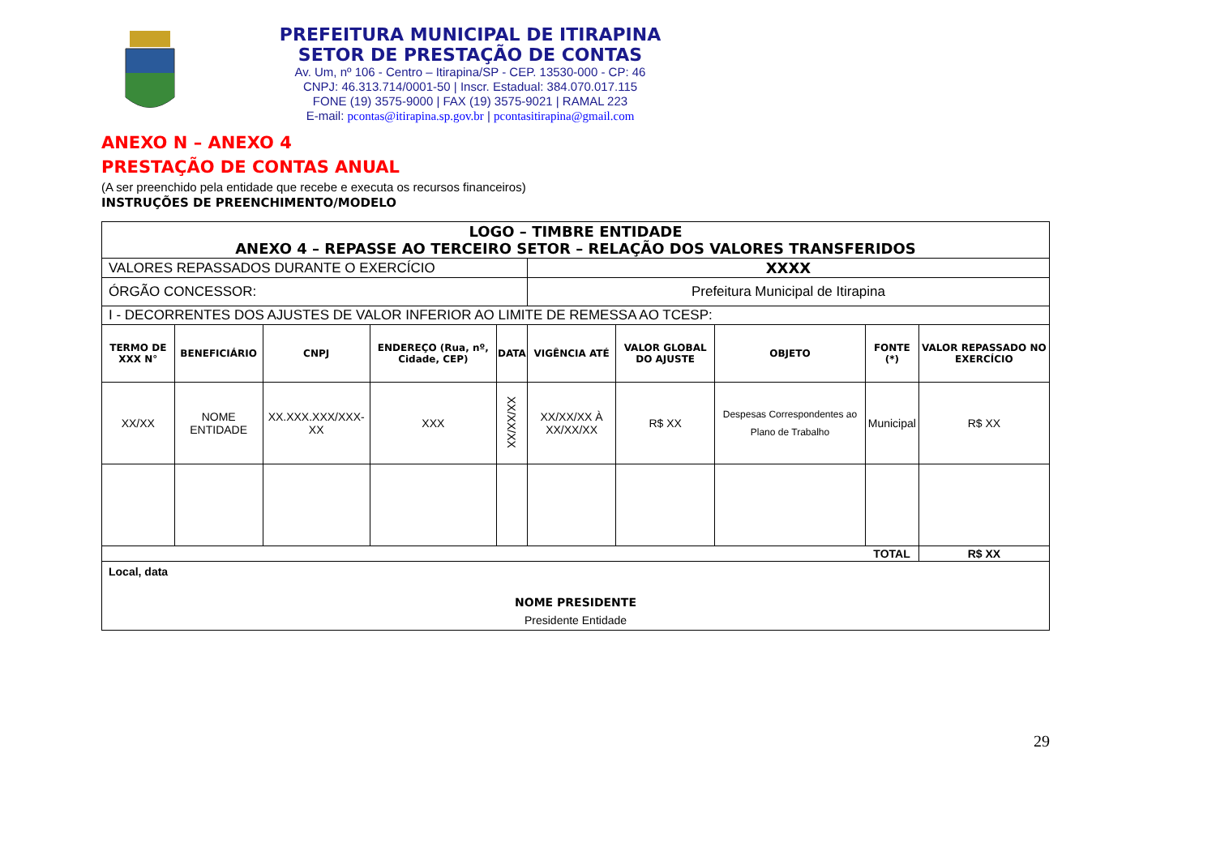PREFEITURA MUNICIPAL DE ITIRAPINA
SETOR DE PRESTAÇÃO DE CONTAS
Av. Um, nº 106 - Centro – Itirapina/SP - CEP. 13530-000 - CP: 46
CNPJ: 46.313.714/0001-50 | Inscr. Estadual: 384.070.017.115
FONE (19) 3575-9000 | FAX (19) 3575-9021 | RAMAL 223
E-mail: pcontas@itirapina.sp.gov.br | pcontasitirapina@gmail.com
ANEXO N – ANEXO 4
PRESTAÇÃO DE CONTAS ANUAL
(A ser preenchido pela entidade que recebe e executa os recursos financeiros)
INSTRUÇÕES DE PREENCHIMENTO/MODELO
| LOGO – TIMBRE ENTIDADE ANEXO 4 – REPASSE AO TERCEIRO SETOR – RELAÇÃO DOS VALORES TRANSFERIDOS | | | | | | | | | |
| VALORES REPASSADOS DURANTE O EXERCÍCIO | | | | | XXXX | | | | |
| ÓRGÃO CONCESSOR: | | | | | Prefeitura Municipal de Itirapina | | | | |
| I - DECORRENTES DOS AJUSTES DE VALOR INFERIOR AO LIMITE DE REMESSA AO TCESP: | | | | | | | | | |
| TERMO DE XXX N° | BENEFICIÁRIO | CNPJ | ENDEREÇO (Rua, nº, Cidade, CEP) | DATA | VIGÊNCIA ATÉ | VALOR GLOBAL DO AJUSTE | OBJETO | FONTE (*) | VALOR REPASSADO NO EXERCÍCIO |
| XX/XX | NOME ENTIDADE | XX.XXX.XXX/XXX-XX | XXX | XX/XX/XX | XX/XX/XX À XX/XX/XX | R$ XX | Despesas Correspondentes ao Plano de Trabalho | Municipal | R$ XX |
| TOTAL | | | | | | | | | R$ XX |
| Local, data NOME PRESIDENTE Presidente Entidade | | | | | | | | | |
29